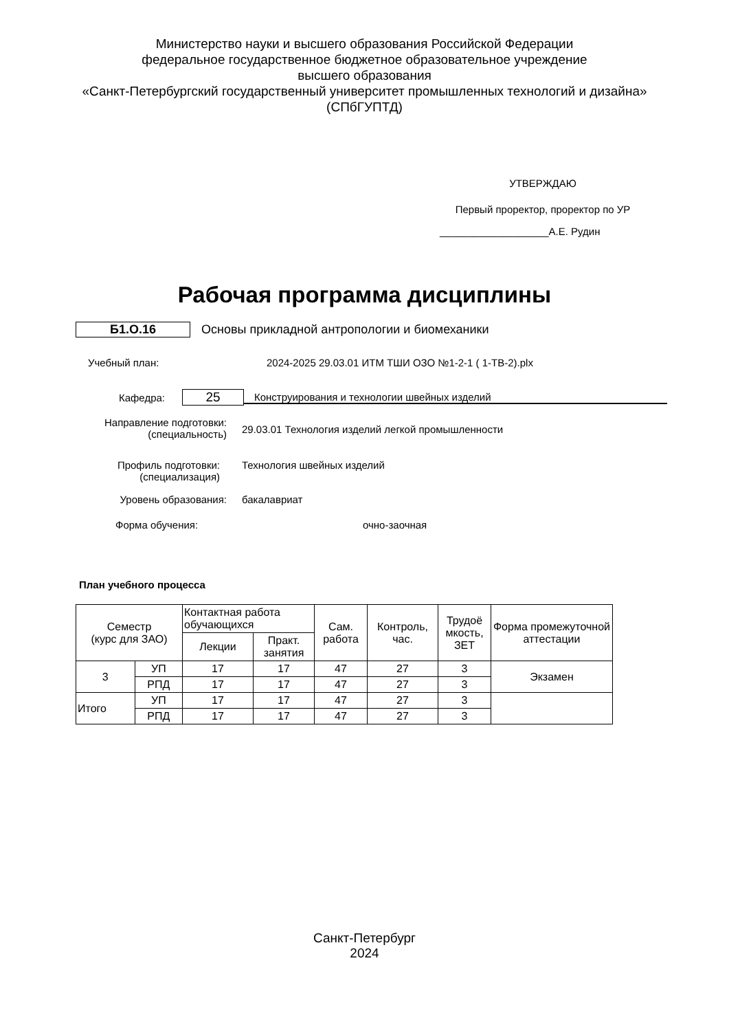Министерство науки и высшего образования Российской Федерации
федеральное государственное бюджетное образовательное учреждение
высшего образования
«Санкт-Петербургский государственный университет промышленных технологий и дизайна»
(СПбГУПТД)
УТВЕРЖДАЮ
Первый проректор, проректор по УР
___________________А.Е. Рудин
Рабочая программа дисциплины
Б1.О.16 Основы прикладной антропологии и биомеханики
Учебный план: 2024-2025 29.03.01 ИТМ ТШИ ОЗО №1-2-1 ( 1-ТВ-2).plx
Кафедра: 25 Конструирования и технологии швейных изделий
Направление подготовки:
(специальность) 29.03.01 Технология изделий легкой промышленности
Профиль подготовки:
(специализация) Технология швейных изделий
Уровень образования: бакалавриат
Форма обучения: очно-заочная
План учебного процесса
| Семестр (курс для ЗАО) | | Контактная работа обучающихся | | Сам. работа | Контроль, час. | Трудоё мкость, ЗЕТ | Форма промежуточной аттестации |
| --- | --- | --- | --- | --- | --- | --- | --- |
| | | Лекции | Практ. занятия | | | | |
| 3 | УП | 17 | 17 | 47 | 27 | 3 | Экзамен |
| | РПД | 17 | 17 | 47 | 27 | 3 | |
| Итого | УП | 17 | 17 | 47 | 27 | 3 | |
| | РПД | 17 | 17 | 47 | 27 | 3 | |
Санкт-Петербург
2024